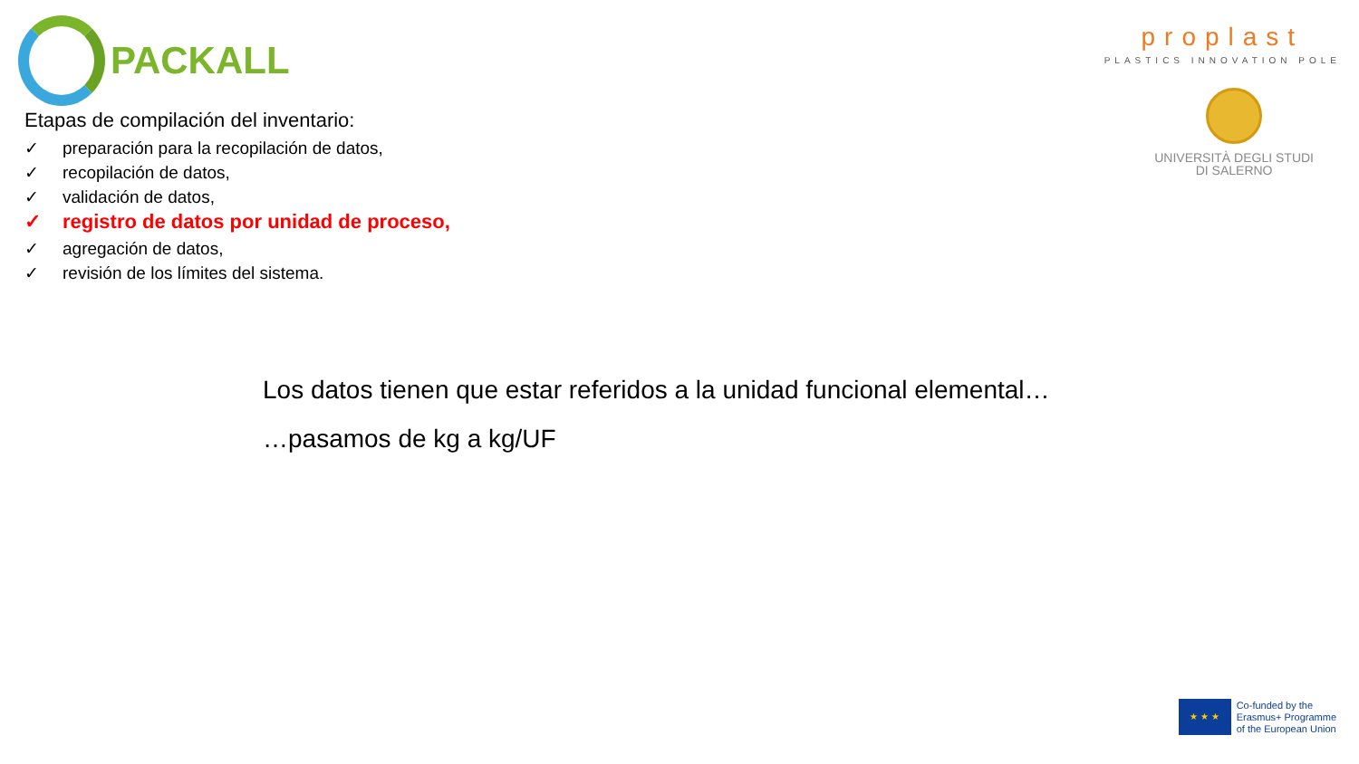PACKALL
proplast
PLASTICS INNOVATION POLE
UNIVERSITÀ DEGLI STUDI
DI SALERNO
Etapas de compilación del inventario:
✓ preparación para la recopilación de datos,
✓ recopilación de datos,
✓ validación de datos,
✓ registro de datos por unidad de proceso,
✓ agregación de datos,
✓ revisión de los límites del sistema.
Los datos tienen que estar referidos a la unidad funcional elemental…
…pasamos de kg a kg/UF
★ ★ ★
Co-funded by the
Erasmus+ Programme
of the European Union